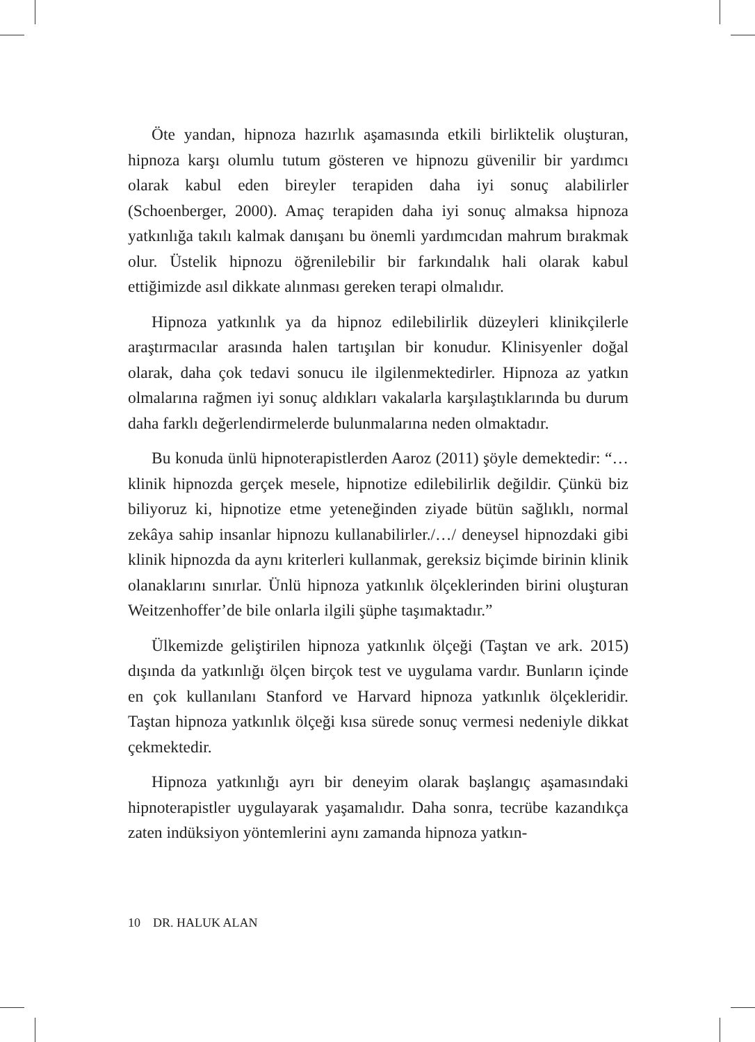Öte yandan, hipnoza hazırlık aşamasında etkili birliktelik oluşturan, hipnoza karşı olumlu tutum gösteren ve hipnozu güvenilir bir yardımcı olarak kabul eden bireyler terapiden daha iyi sonuç alabilirler (Schoenberger, 2000). Amaç terapiden daha iyi sonuç almaksa hipnoza yatkınlığa takılı kalmak danışanı bu önemli yardımcıdan mahrum bırakmak olur. Üstelik hipnozu öğrenilebilir bir farkındalık hali olarak kabul ettiğimizde asıl dikkate alınması gereken terapi olmalıdır.
Hipnoza yatkınlık ya da hipnoz edilebilirlik düzeyleri klinikçilerle araştırmacılar arasında halen tartışılan bir konudur. Klinisyenler doğal olarak, daha çok tedavi sonucu ile ilgilenmektedirler. Hipnoza az yatkın olmalarına rağmen iyi sonuç aldıkları vakalarla karşılaştıklarında bu durum daha farklı değerlendirmelerde bulunmalarına neden olmaktadır.
Bu konuda ünlü hipnoterapistlerden Aaroz (2011) şöyle demektedir: “…klinik hipnozda gerçek mesele, hipnotize edilebilirlik değildir. Çünkü biz biliyoruz ki, hipnotize etme yeteneğinden ziyade bütün sağlıklı, normal zekâya sahip insanlar hipnozu kullanabilirler./…/ deneysel hipnozdaki gibi klinik hipnozda da aynı kriterleri kullanmak, gereksiz biçimde birinin klinik olanaklarını sınırlar. Ünlü hipnoza yatkınlık ölçeklerinden birini oluşturan Weitzenhoffer’de bile onlarla ilgili şüphe taşımaktadır.”
Ülkemizde geliştirilen hipnoza yatkınlık ölçeği (Taştan ve ark. 2015) dışında da yatkınlığı ölçen birçok test ve uygulama vardır. Bunların içinde en çok kullanılanı Stanford ve Harvard hipnoza yatkınlık ölçekleridir. Taştan hipnoza yatkınlık ölçeği kısa sürede sonuç vermesi nedeniyle dikkat çekmektedir.
Hipnoza yatkınlığı ayrı bir deneyim olarak başlangıç aşamasındaki hipnoterapistler uygulayarak yaşamalıdır. Daha sonra, tecrübe kazandıkça zaten indüksiyon yöntemlerini aynı zamanda hipnoza yatkın-
10 DR. HALUK ALAN